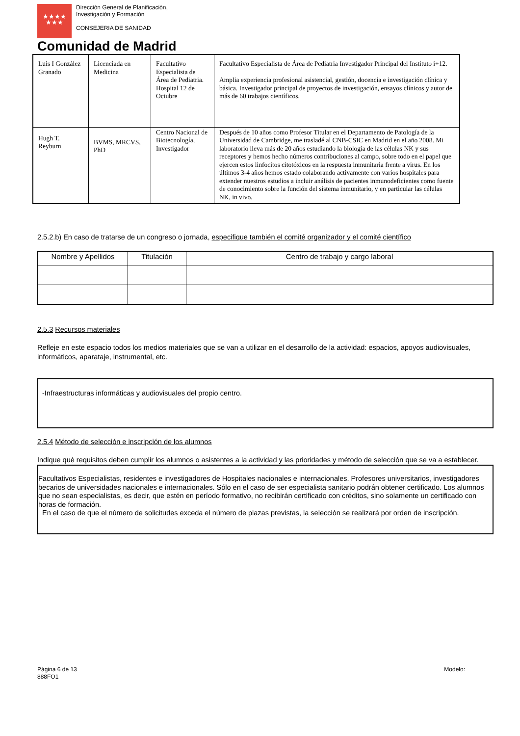★★★★
★★★
Dirección General de Planificación,
Investigación y Formación
CONSEJERIA DE SANIDAD
Comunidad de Madrid
| Luis I González Granado | Licenciada en Medicina | Facultativo Especialista de Área de Pediatria. Hospital 12 de Octubre | Facultativo Especialista de Área de Pediatria Investigador Principal del Instituto i+12. Amplia experiencia profesional asistencial, gestión, docencia e investigación clínica y básica. Investigador principal de proyectos de investigación, ensayos clínicos y autor de más de 60 trabajos científicos. |
| Hugh T. Reyburn | BVMS, MRCVS, PhD | Centro Nacional de Biotecnología, Investigador | Después de 10 años como Profesor Titular en el Departamento de Patología de la Universidad de Cambridge, me trasladé al CNB-CSIC en Madrid en el año 2008. Mi laboratorio lleva más de 20 años estudiando la biología de las células NK y sus receptores y hemos hecho números contribuciones al campo, sobre todo en el papel que ejercen estos linfocitos citotóxicos en la respuesta inmunitaria frente a virus. En los últimos 3-4 años hemos estado colaborando activamente con varios hospitales para extender nuestros estudios a incluir análisis de pacientes inmunodeficientes como fuente de conocimiento sobre la función del sistema inmunitario, y en particular las células NK, in vivo. |
2.5.2.b) En caso de tratarse de un congreso o jornada, especifique también el comité organizador y el comité científico
| Nombre y Apellidos | Titulación | Centro de trabajo y cargo laboral |
| --- | --- | --- |
2.5.3 Recursos materiales
Refleje en este espacio todos los medios materiales que se van a utilizar en el desarrollo de la actividad: espacios, apoyos audiovisuales, informáticos, aparataje, instrumental, etc.
-Infraestructuras informáticas y audiovisuales del propio centro.
2.5.4 Método de selección e inscripción de los alumnos
Indique qué requisitos deben cumplir los alumnos o asistentes a la actividad y las prioridades y método de selección que se va a establecer.
Facultativos Especialistas, residentes e investigadores de Hospitales nacionales e internacionales. Profesores universitarios, investigadores becarios de universidades nacionales e internacionales. Sólo en el caso de ser especialista sanitario podrán obtener certificado. Los alumnos que no sean especialistas, es decir, que estén en período formativo, no recibirán certificado con créditos, sino solamente un certificado con horas de formación.
En el caso de que el número de solicitudes exceda el número de plazas previstas, la selección se realizará por orden de inscripción.
Página 6 de 13
888FO1
Modelo: